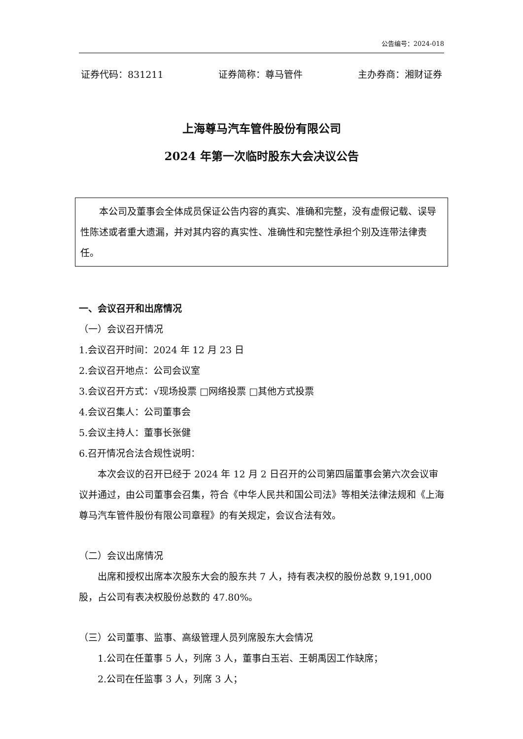公告编号：2024-018
证券代码：831211 证券简称：尊马管件 主办券商：湘财证券
上海尊马汽车管件股份有限公司
2024 年第一次临时股东大会决议公告
本公司及董事会全体成员保证公告内容的真实、准确和完整，没有虚假记载、误导性陈述或者重大遗漏，并对其内容的真实性、准确性和完整性承担个别及连带法律责任。
一、会议召开和出席情况
（一）会议召开情况
1.会议召开时间：2024 年 12 月 23 日
2.会议召开地点：公司会议室
3.会议召开方式：√现场投票 □网络投票 □其他方式投票
4.会议召集人：公司董事会
5.会议主持人：董事长张健
6.召开情况合法合规性说明：
本次会议的召开已经于 2024 年 12 月 2 日召开的公司第四届董事会第六次会议审议并通过，由公司董事会召集，符合《中华人民共和国公司法》等相关法律法规和《上海尊马汽车管件股份有限公司章程》的有关规定，会议合法有效。
（二）会议出席情况
出席和授权出席本次股东大会的股东共 7 人，持有表决权的股份总数 9,191,000 股，占公司有表决权股份总数的 47.80%。
（三）公司董事、监事、高级管理人员列席股东大会情况
1.公司在任董事 5 人，列席 3 人，董事白玉岩、王朝禹因工作缺席；
2.公司在任监事 3 人，列席 3 人；